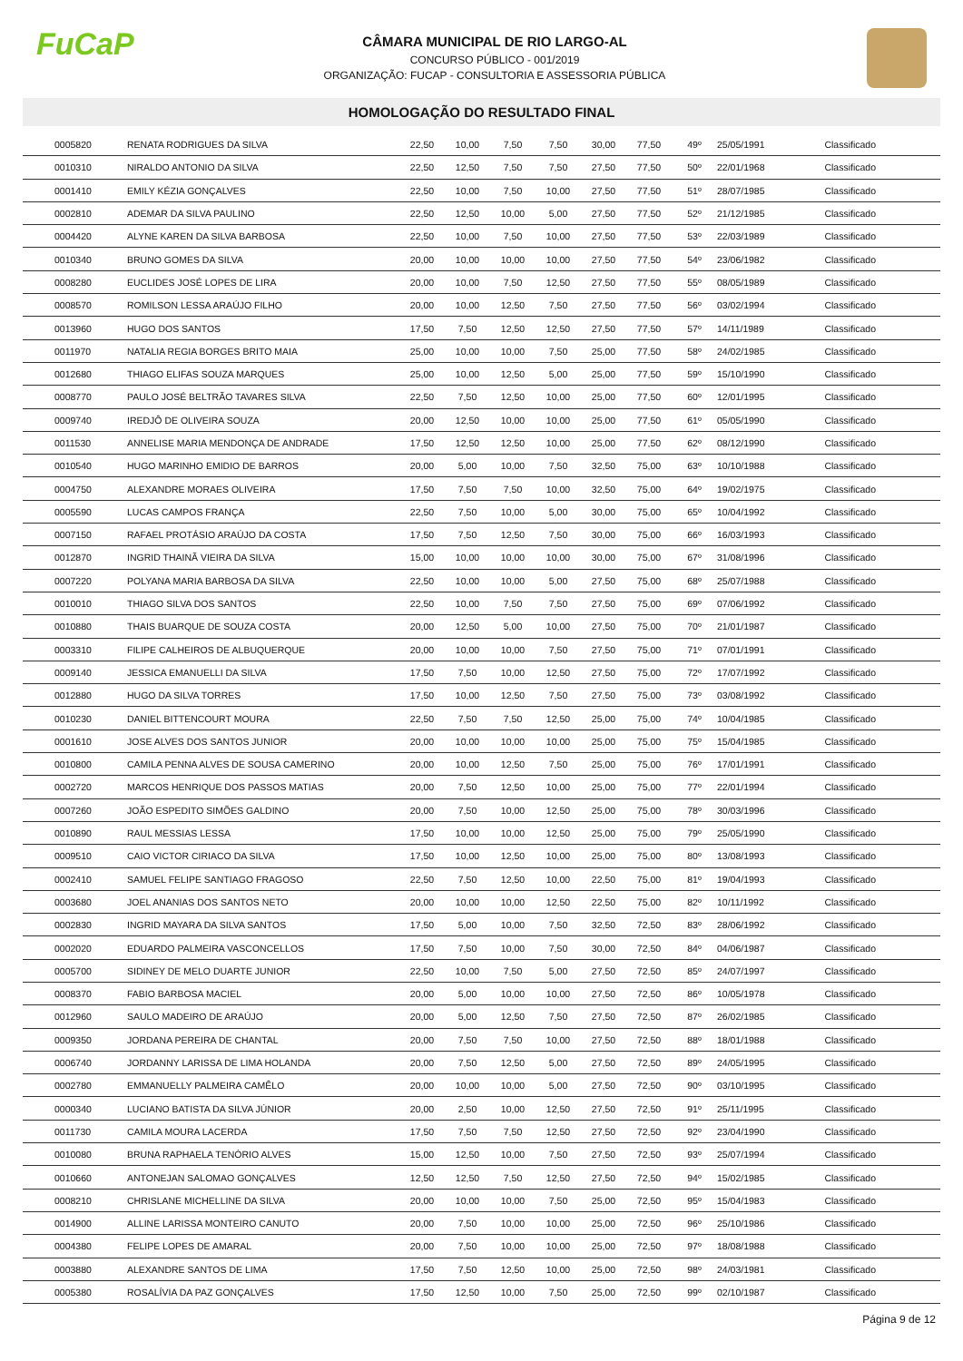FuCaP
CÂMARA MUNICIPAL DE RIO LARGO-AL
CONCURSO PÚBLICO - 001/2019
ORGANIZAÇÃO: FUCAP - CONSULTORIA E ASSESSORIA PÚBLICA
HOMOLOGAÇÃO DO RESULTADO FINAL
| 0005820 | RENATA RODRIGUES DA SILVA | 22,50 | 10,00 | 7,50 | 7,50 | 30,00 | 77,50 | 49º | 25/05/1991 | Classificado |
| 0010310 | NIRALDO ANTONIO DA SILVA | 22,50 | 12,50 | 7,50 | 7,50 | 27,50 | 77,50 | 50º | 22/01/1968 | Classificado |
| 0001410 | EMILY KÉZIA GONÇALVES | 22,50 | 10,00 | 7,50 | 10,00 | 27,50 | 77,50 | 51º | 28/07/1985 | Classificado |
| 0002810 | ADEMAR DA SILVA PAULINO | 22,50 | 12,50 | 10,00 | 5,00 | 27,50 | 77,50 | 52º | 21/12/1985 | Classificado |
| 0004420 | ALYNE KAREN DA SILVA BARBOSA | 22,50 | 10,00 | 7,50 | 10,00 | 27,50 | 77,50 | 53º | 22/03/1989 | Classificado |
| 0010340 | BRUNO GOMES DA SILVA | 20,00 | 10,00 | 10,00 | 10,00 | 27,50 | 77,50 | 54º | 23/06/1982 | Classificado |
| 0008280 | EUCLIDES JOSÉ LOPES DE LIRA | 20,00 | 10,00 | 7,50 | 12,50 | 27,50 | 77,50 | 55º | 08/05/1989 | Classificado |
| 0008570 | ROMILSON LESSA ARAÚJO FILHO | 20,00 | 10,00 | 12,50 | 7,50 | 27,50 | 77,50 | 56º | 03/02/1994 | Classificado |
| 0013960 | HUGO DOS SANTOS | 17,50 | 7,50 | 12,50 | 12,50 | 27,50 | 77,50 | 57º | 14/11/1989 | Classificado |
| 0011970 | NATALIA REGIA BORGES BRITO MAIA | 25,00 | 10,00 | 10,00 | 7,50 | 25,00 | 77,50 | 58º | 24/02/1985 | Classificado |
| 0012680 | THIAGO ELIFAS SOUZA MARQUES | 25,00 | 10,00 | 12,50 | 5,00 | 25,00 | 77,50 | 59º | 15/10/1990 | Classificado |
| 0008770 | PAULO JOSÉ BELTRÃO TAVARES SILVA | 22,50 | 7,50 | 12,50 | 10,00 | 25,00 | 77,50 | 60º | 12/01/1995 | Classificado |
| 0009740 | IREDJÔ DE OLIVEIRA SOUZA | 20,00 | 12,50 | 10,00 | 10,00 | 25,00 | 77,50 | 61º | 05/05/1990 | Classificado |
| 0011530 | ANNELISE MARIA MENDONÇA DE ANDRADE | 17,50 | 12,50 | 12,50 | 10,00 | 25,00 | 77,50 | 62º | 08/12/1990 | Classificado |
| 0010540 | HUGO MARINHO EMIDIO DE BARROS | 20,00 | 5,00 | 10,00 | 7,50 | 32,50 | 75,00 | 63º | 10/10/1988 | Classificado |
| 0004750 | ALEXANDRE MORAES OLIVEIRA | 17,50 | 7,50 | 7,50 | 10,00 | 32,50 | 75,00 | 64º | 19/02/1975 | Classificado |
| 0005590 | LUCAS CAMPOS FRANÇA | 22,50 | 7,50 | 10,00 | 5,00 | 30,00 | 75,00 | 65º | 10/04/1992 | Classificado |
| 0007150 | RAFAEL PROTÁSIO ARAÚJO DA COSTA | 17,50 | 7,50 | 12,50 | 7,50 | 30,00 | 75,00 | 66º | 16/03/1993 | Classificado |
| 0012870 | INGRID THAINÃ VIEIRA DA SILVA | 15,00 | 10,00 | 10,00 | 10,00 | 30,00 | 75,00 | 67º | 31/08/1996 | Classificado |
| 0007220 | POLYANA MARIA BARBOSA DA SILVA | 22,50 | 10,00 | 10,00 | 5,00 | 27,50 | 75,00 | 68º | 25/07/1988 | Classificado |
| 0010010 | THIAGO SILVA DOS SANTOS | 22,50 | 10,00 | 7,50 | 7,50 | 27,50 | 75,00 | 69º | 07/06/1992 | Classificado |
| 0010880 | THAIS BUARQUE DE SOUZA COSTA | 20,00 | 12,50 | 5,00 | 10,00 | 27,50 | 75,00 | 70º | 21/01/1987 | Classificado |
| 0003310 | FILIPE CALHEIROS DE ALBUQUERQUE | 20,00 | 10,00 | 10,00 | 7,50 | 27,50 | 75,00 | 71º | 07/01/1991 | Classificado |
| 0009140 | JESSICA EMANUELLI DA SILVA | 17,50 | 7,50 | 10,00 | 12,50 | 27,50 | 75,00 | 72º | 17/07/1992 | Classificado |
| 0012880 | HUGO DA SILVA TORRES | 17,50 | 10,00 | 12,50 | 7,50 | 27,50 | 75,00 | 73º | 03/08/1992 | Classificado |
| 0010230 | DANIEL BITTENCOURT MOURA | 22,50 | 7,50 | 7,50 | 12,50 | 25,00 | 75,00 | 74º | 10/04/1985 | Classificado |
| 0001610 | JOSE ALVES DOS SANTOS JUNIOR | 20,00 | 10,00 | 10,00 | 10,00 | 25,00 | 75,00 | 75º | 15/04/1985 | Classificado |
| 0010800 | CAMILA PENNA ALVES DE SOUSA CAMERINO | 20,00 | 10,00 | 12,50 | 7,50 | 25,00 | 75,00 | 76º | 17/01/1991 | Classificado |
| 0002720 | MARCOS HENRIQUE DOS PASSOS MATIAS | 20,00 | 7,50 | 12,50 | 10,00 | 25,00 | 75,00 | 77º | 22/01/1994 | Classificado |
| 0007260 | JOÃO ESPEDITO SIMÕES GALDINO | 20,00 | 7,50 | 10,00 | 12,50 | 25,00 | 75,00 | 78º | 30/03/1996 | Classificado |
| 0010890 | RAUL MESSIAS LESSA | 17,50 | 10,00 | 10,00 | 12,50 | 25,00 | 75,00 | 79º | 25/05/1990 | Classificado |
| 0009510 | CAIO VICTOR CIRIACO DA SILVA | 17,50 | 10,00 | 12,50 | 10,00 | 25,00 | 75,00 | 80º | 13/08/1993 | Classificado |
| 0002410 | SAMUEL FELIPE SANTIAGO FRAGOSO | 22,50 | 7,50 | 12,50 | 10,00 | 22,50 | 75,00 | 81º | 19/04/1993 | Classificado |
| 0003680 | JOEL ANANIAS DOS SANTOS NETO | 20,00 | 10,00 | 10,00 | 12,50 | 22,50 | 75,00 | 82º | 10/11/1992 | Classificado |
| 0002830 | INGRID MAYARA DA SILVA SANTOS | 17,50 | 5,00 | 10,00 | 7,50 | 32,50 | 72,50 | 83º | 28/06/1992 | Classificado |
| 0002020 | EDUARDO PALMEIRA VASCONCELLOS | 17,50 | 7,50 | 10,00 | 7,50 | 30,00 | 72,50 | 84º | 04/06/1987 | Classificado |
| 0005700 | SIDINEY DE MELO DUARTE JUNIOR | 22,50 | 10,00 | 7,50 | 5,00 | 27,50 | 72,50 | 85º | 24/07/1997 | Classificado |
| 0008370 | FABIO BARBOSA MACIEL | 20,00 | 5,00 | 10,00 | 10,00 | 27,50 | 72,50 | 86º | 10/05/1978 | Classificado |
| 0012960 | SAULO MADEIRO DE ARAÚJO | 20,00 | 5,00 | 12,50 | 7,50 | 27,50 | 72,50 | 87º | 26/02/1985 | Classificado |
| 0009350 | JORDANA PEREIRA DE CHANTAL | 20,00 | 7,50 | 7,50 | 10,00 | 27,50 | 72,50 | 88º | 18/01/1988 | Classificado |
| 0006740 | JORDANNY LARISSA DE LIMA HOLANDA | 20,00 | 7,50 | 12,50 | 5,00 | 27,50 | 72,50 | 89º | 24/05/1995 | Classificado |
| 0002780 | EMMANUELLY PALMEIRA CAMÊLO | 20,00 | 10,00 | 10,00 | 5,00 | 27,50 | 72,50 | 90º | 03/10/1995 | Classificado |
| 0000340 | LUCIANO BATISTA DA SILVA JÚNIOR | 20,00 | 2,50 | 10,00 | 12,50 | 27,50 | 72,50 | 91º | 25/11/1995 | Classificado |
| 0011730 | CAMILA MOURA LACERDA | 17,50 | 7,50 | 7,50 | 12,50 | 27,50 | 72,50 | 92º | 23/04/1990 | Classificado |
| 0010080 | BRUNA RAPHAELA TENÓRIO ALVES | 15,00 | 12,50 | 10,00 | 7,50 | 27,50 | 72,50 | 93º | 25/07/1994 | Classificado |
| 0010660 | ANTONEJAN SALOMAO GONÇALVES | 12,50 | 12,50 | 7,50 | 12,50 | 27,50 | 72,50 | 94º | 15/02/1985 | Classificado |
| 0008210 | CHRISLANE MICHELLINE DA SILVA | 20,00 | 10,00 | 10,00 | 7,50 | 25,00 | 72,50 | 95º | 15/04/1983 | Classificado |
| 0014900 | ALLINE LARISSA MONTEIRO CANUTO | 20,00 | 7,50 | 10,00 | 10,00 | 25,00 | 72,50 | 96º | 25/10/1986 | Classificado |
| 0004380 | FELIPE LOPES DE AMARAL | 20,00 | 7,50 | 10,00 | 10,00 | 25,00 | 72,50 | 97º | 18/08/1988 | Classificado |
| 0003880 | ALEXANDRE SANTOS DE LIMA | 17,50 | 7,50 | 12,50 | 10,00 | 25,00 | 72,50 | 98º | 24/03/1981 | Classificado |
| 0005380 | ROSALÍVIA DA PAZ GONÇALVES | 17,50 | 12,50 | 10,00 | 7,50 | 25,00 | 72,50 | 99º | 02/10/1987 | Classificado |
Página 9 de 12